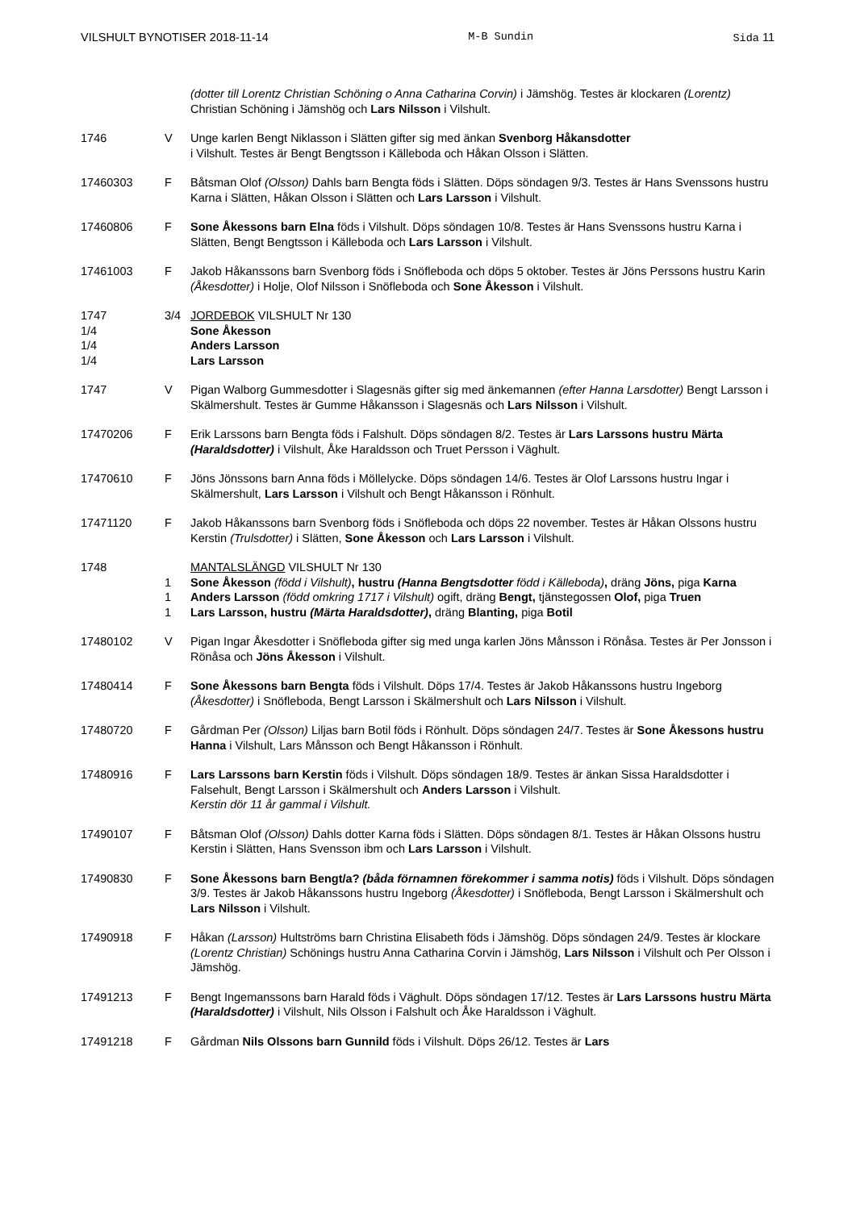VILSHULT BYNOTISER 2018-11-14 M-B Sundin Sida 11
(dotter till Lorentz Christian Schöning o Anna Catharina Corvin) i Jämshög. Testes är klockaren (Lorentz) Christian Schöning i Jämshög och Lars Nilsson i Vilshult.
1746 V Unge karlen Bengt Niklasson i Slätten gifter sig med änkan Svenborg Håkansdotter
i Vilshult. Testes är Bengt Bengtsson i Källeboda och Håkan Olsson i Slätten.
17460303 F Båtsman Olof (Olsson) Dahls barn Bengta föds i Slätten. Döps söndagen 9/3. Testes är Hans Svenssons hustru Karna i Slätten, Håkan Olsson i Slätten och Lars Larsson i Vilshult.
17460806 F Sone Åkessons barn Elna föds i Vilshult. Döps söndagen 10/8. Testes är Hans Svenssons hustru Karna i Slätten, Bengt Bengtsson i Källeboda och Lars Larsson i Vilshult.
17461003 F Jakob Håkanssons barn Svenborg föds i Snöfleboda och döps 5 oktober. Testes är Jöns Perssons hustru Karin (Åkesdotter) i Holje, Olof Nilsson i Snöfleboda och Sone Åkesson i Vilshult.
1747 3/4 JORDEBOK VILSHULT Nr 130
1/4 Sone Åkesson
1/4 Anders Larsson
1/4 Lars Larsson
1747 V Pigan Walborg Gummesdotter i Slagesnäs gifter sig med änkemannen (efter Hanna Larsdotter) Bengt Larsson i Skälmershult. Testes är Gumme Håkansson i Slagesnäs och Lars Nilsson i Vilshult.
17470206 F Erik Larssons barn Bengta föds i Falshult. Döps söndagen 8/2. Testes är Lars Larssons hustru Märta (Haraldsdotter) i Vilshult, Åke Haraldsson och Truet Persson i Väghult.
17470610 F Jöns Jönssons barn Anna föds i Möllelycke. Döps söndagen 14/6. Testes är Olof Larssons hustru Ingar i Skälmershult, Lars Larsson i Vilshult och Bengt Håkansson i Rönhult.
17471120 F Jakob Håkanssons barn Svenborg föds i Snöfleboda och döps 22 november. Testes är Håkan Olssons hustru Kerstin (Trulsdotter) i Slätten, Sone Åkesson och Lars Larsson i Vilshult.
1748 MANTALSLÄNGD VILSHULT Nr 130
1 Sone Åkesson (född i Vilshult), hustru (Hanna Bengtsdotter född i Källeboda), dräng Jöns, piga Karna
1 Anders Larsson (född omkring 1717 i Vilshult) ogift, dräng Bengt, tjänstegossen Olof, piga Truen
1 Lars Larsson, hustru (Märta Haraldsdotter), dräng Blanting, piga Botil
17480102 V Pigan Ingar Åkesdotter i Snöfleboda gifter sig med unga karlen Jöns Månsson i Rönåsa. Testes är Per Jonsson i Rönåsa och Jöns Åkesson i Vilshult.
17480414 F Sone Åkessons barn Bengta föds i Vilshult. Döps 17/4. Testes är Jakob Håkanssons hustru Ingeborg (Åkesdotter) i Snöfleboda, Bengt Larsson i Skälmershult och Lars Nilsson i Vilshult.
17480720 F Gårdman Per (Olsson) Liljas barn Botil föds i Rönhult. Döps söndagen 24/7. Testes är Sone Åkessons hustru Hanna i Vilshult, Lars Månsson och Bengt Håkansson i Rönhult.
17480916 F Lars Larssons barn Kerstin föds i Vilshult. Döps söndagen 18/9. Testes är änkan Sissa Haraldsdotter i Falsehult, Bengt Larsson i Skälmershult och Anders Larsson i Vilshult.
Kerstin dör 11 år gammal i Vilshult.
17490107 F Båtsman Olof (Olsson) Dahls dotter Karna föds i Slätten. Döps söndagen 8/1. Testes är Håkan Olssons hustru Kerstin i Slätten, Hans Svensson ibm och Lars Larsson i Vilshult.
17490830 F Sone Åkessons barn Bengt/a? (båda förnamnen förekommer i samma notis) föds i Vilshult. Döps söndagen 3/9. Testes är Jakob Håkanssons hustru Ingeborg (Åkesdotter) i Snöfleboda, Bengt Larsson i Skälmershult och Lars Nilsson i Vilshult.
17490918 F Håkan (Larsson) Hultströms barn Christina Elisabeth föds i Jämshög. Döps söndagen 24/9. Testes är klockare (Lorentz Christian) Schönings hustru Anna Catharina Corvin i Jämshög, Lars Nilsson i Vilshult och Per Olsson i Jämshög.
17491213 F Bengt Ingemanssons barn Harald föds i Väghult. Döps söndagen 17/12. Testes är Lars Larssons hustru Märta (Haraldsdotter) i Vilshult, Nils Olsson i Falshult och Åke Haraldsson i Väghult.
17491218 F Gårdman Nils Olssons barn Gunnild föds i Vilshult. Döps 26/12. Testes är Lars